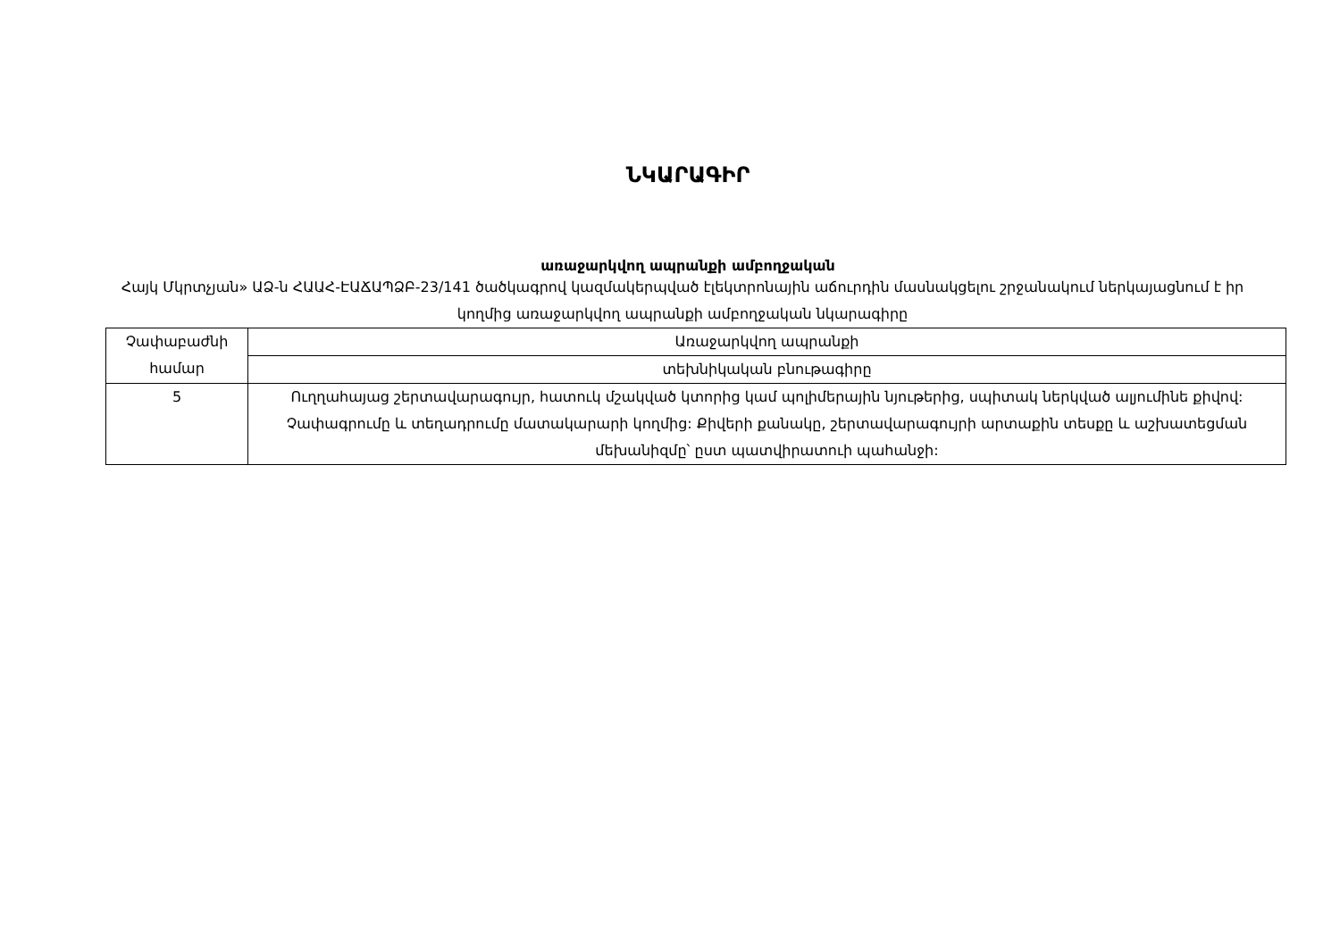ՆԿԱՐԱԳԻՐ
առաջարկվող ապրանքի ամբողջական
Հայկ Մկրտչյան» ԱՁ-ն ՀԱԱՀ-ԷԱՃԱՊՁԲ-23/141 ծածկագրով կազմակերպված էլեկտրոնային աճուրդին մասնակցելու շրջանակում ներկայացնում է իր կողմից առաջարկվող ապրանքի ամբողջական նկարագիրը
| Չափաբաժնի համար | Առաջարկվող ապրանքի |
| | տեխնիկական բնութագիրը |
| 5 | Ուղղահայաց շերտավարագույր, հատուկ մշակված կտորից կամ պոլիմերային նյութերից, սպիտակ ներկված ալյումինե քիվով: Չափագրումը և տեղադրումը մատակարարի կողմից: Քիվերի քանակը, շերտավարագույրի արտաքին տեսքը և աշխատեցման մեխանիզմը՝ ըստ պատվիրատուի պահանջի: |